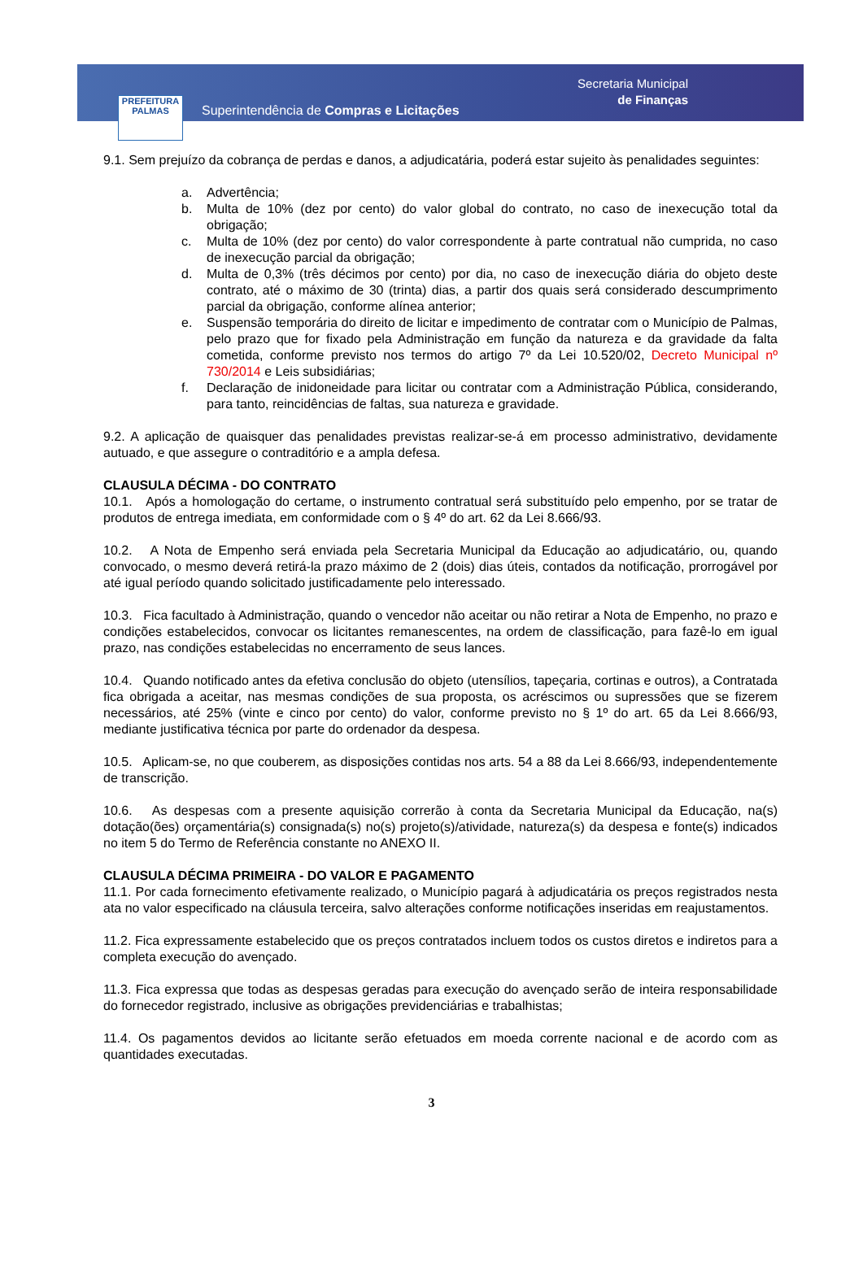PREFEITURA
PALMAS
Superintendência de Compras e Licitações
Secretaria Municipal
de Finanças
9.1. Sem prejuízo da cobrança de perdas e danos, a adjudicatária, poderá estar sujeito às penalidades seguintes:
a. Advertência;
b. Multa de 10% (dez por cento) do valor global do contrato, no caso de inexecução total da obrigação;
c. Multa de 10% (dez por cento) do valor correspondente à parte contratual não cumprida, no caso de inexecução parcial da obrigação;
d. Multa de 0,3% (três décimos por cento) por dia, no caso de inexecução diária do objeto deste contrato, até o máximo de 30 (trinta) dias, a partir dos quais será considerado descumprimento parcial da obrigação, conforme alínea anterior;
e. Suspensão temporária do direito de licitar e impedimento de contratar com o Município de Palmas, pelo prazo que for fixado pela Administração em função da natureza e da gravidade da falta cometida, conforme previsto nos termos do artigo 7º da Lei 10.520/02, Decreto Municipal nº 730/2014 e Leis subsidiárias;
f. Declaração de inidoneidade para licitar ou contratar com a Administração Pública, considerando, para tanto, reincidências de faltas, sua natureza e gravidade.
9.2. A aplicação de quaisquer das penalidades previstas realizar-se-á em processo administrativo, devidamente autuado, e que assegure o contraditório e a ampla defesa.
CLAUSULA DÉCIMA - DO CONTRATO
10.1. Após a homologação do certame, o instrumento contratual será substituído pelo empenho, por se tratar de produtos de entrega imediata, em conformidade com o § 4º do art. 62 da Lei 8.666/93.
10.2. A Nota de Empenho será enviada pela Secretaria Municipal da Educação ao adjudicatário, ou, quando convocado, o mesmo deverá retirá-la prazo máximo de 2 (dois) dias úteis, contados da notificação, prorrogável por até igual período quando solicitado justificadamente pelo interessado.
10.3. Fica facultado à Administração, quando o vencedor não aceitar ou não retirar a Nota de Empenho, no prazo e condições estabelecidos, convocar os licitantes remanescentes, na ordem de classificação, para fazê-lo em igual prazo, nas condições estabelecidas no encerramento de seus lances.
10.4. Quando notificado antes da efetiva conclusão do objeto (utensílios, tapeçaria, cortinas e outros), a Contratada fica obrigada a aceitar, nas mesmas condições de sua proposta, os acréscimos ou supressões que se fizerem necessários, até 25% (vinte e cinco por cento) do valor, conforme previsto no § 1º do art. 65 da Lei 8.666/93, mediante justificativa técnica por parte do ordenador da despesa.
10.5. Aplicam-se, no que couberem, as disposições contidas nos arts. 54 a 88 da Lei 8.666/93, independentemente de transcrição.
10.6. As despesas com a presente aquisição correrão à conta da Secretaria Municipal da Educação, na(s) dotação(ões) orçamentária(s) consignada(s) no(s) projeto(s)/atividade, natureza(s) da despesa e fonte(s) indicados no item 5 do Termo de Referência constante no ANEXO II.
CLAUSULA DÉCIMA PRIMEIRA - DO VALOR E PAGAMENTO
11.1. Por cada fornecimento efetivamente realizado, o Município pagará à adjudicatária os preços registrados nesta ata no valor especificado na cláusula terceira, salvo alterações conforme notificações inseridas em reajustamentos.
11.2. Fica expressamente estabelecido que os preços contratados incluem todos os custos diretos e indiretos para a completa execução do avençado.
11.3. Fica expressa que todas as despesas geradas para execução do avençado serão de inteira responsabilidade do fornecedor registrado, inclusive as obrigações previdenciárias e trabalhistas;
11.4. Os pagamentos devidos ao licitante serão efetuados em moeda corrente nacional e de acordo com as quantidades executadas.
3